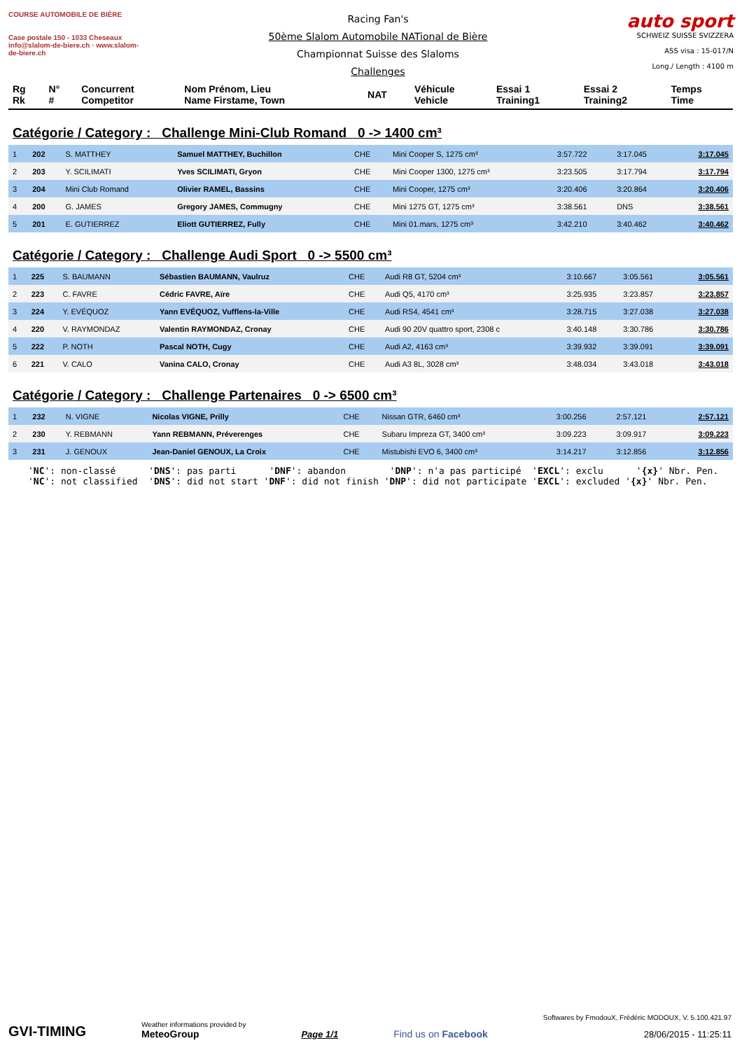COURSE AUTOMOBILE DE BIÈRE
Case postale 150 - 1033 Cheseaux
info@slalom-de-biere.ch · www.slalom-de-biere.ch
Racing Fan's
50ème Slalom Automobile NATional de Bière
Championnat Suisse des Slaloms
Challenges
auto sport
SCHWEIZ SUISSE SVIZZERA
ASS visa : 15-017/N
Long./ Length : 4100 m
| Rg Rk | N° # | Concurrent Competitor | Nom Prénom, Lieu Name Firstame, Town | NAT | Véhicule Vehicle | Essai 1 Training1 | Essai 2 Training2 | Temps Time |
| --- | --- | --- | --- | --- | --- | --- | --- | --- |
Catégorie / Category : Challenge Mini-Club Romand 0 -> 1400 cm³
| 1 | 202 | S. MATTHEY | Samuel MATTHEY, Buchillon | CHE | Mini Cooper S, 1275 cm³ | 3:57.722 | 3:17.045 | 3:17.045 |
| 2 | 203 | Y. SCILIMATI | Yves SCILIMATI, Gryon | CHE | Mini Cooper 1300, 1275 cm³ | 3:23.505 | 3:17.794 | 3:17.794 |
| 3 | 204 | Mini Club Romand | Olivier RAMEL, Bassins | CHE | Mini Cooper, 1275 cm³ | 3:20.406 | 3:20.864 | 3:20.406 |
| 4 | 200 | G. JAMES | Gregory JAMES, Commugny | CHE | Mini 1275 GT, 1275 cm³ | 3:38.561 | DNS | 3:38.561 |
| 5 | 201 | E. GUTIERREZ | Eliott GUTIERREZ, Fully | CHE | Mini 01.mars, 1275 cm³ | 3:42.210 | 3:40.462 | 3:40.462 |
Catégorie / Category : Challenge Audi Sport 0 -> 5500 cm³
| 1 | 225 | S. BAUMANN | Sébastien BAUMANN, Vaulruz | CHE | Audi R8 GT, 5204 cm³ | 3:10.667 | 3:05.561 | 3:05.561 |
| 2 | 223 | C. FAVRE | Cédric FAVRE, Aïre | CHE | Audi Q5, 4170 cm³ | 3:25.935 | 3:23.857 | 3:23.857 |
| 3 | 224 | Y. EVÉQUOZ | Yann EVÉQUOZ, Vufflens-la-Ville | CHE | Audi RS4, 4541 cm³ | 3:28.715 | 3:27.038 | 3:27.038 |
| 4 | 220 | V. RAYMONDAZ | Valentin RAYMONDAZ, Cronay | CHE | Audi 90 20V quattro sport, 2308 c | 3:40.148 | 3:30.786 | 3:30.786 |
| 5 | 222 | P. NOTH | Pascal NOTH, Cugy | CHE | Audi A2, 4163 cm³ | 3:39.932 | 3:39.091 | 3:39.091 |
| 6 | 221 | V. CALO | Vanina CALO, Cronay | CHE | Audi A3 8L, 3028 cm³ | 3:48.034 | 3:43.018 | 3:43.018 |
Catégorie / Category : Challenge Partenaires 0 -> 6500 cm³
| 1 | 232 | N. VIGNE | Nicolas VIGNE, Prilly | CHE | Nissan GTR, 6460 cm³ | 3:00.256 | 2:57.121 | 2:57.121 |
| 2 | 230 | Y. REBMANN | Yann REBMANN, Préverenges | CHE | Subaru Impreza GT, 3400 cm³ | 3:09.223 | 3:09.917 | 3:09.223 |
| 3 | 231 | J. GENOUX | Jean-Daniel GENOUX, La Croix | CHE | Mistubishi EVO 6, 3400 cm³ | 3:14.217 | 3:12.856 | 3:12.856 |
'NC': non-classé 'DNS': pas parti 'DNF': abandon 'DNP': n'a pas participé 'EXCL': exclu '{x}' Nbr. Pen. 'NC': not classified 'DNS': did not start 'DNF': did not finish 'DNP': did not participate 'EXCL': excluded '{x}' Nbr. Pen.
GVI-TIMING
Weather informations provided by
MeteoGroup
Page 1/1
Find us on Facebook
Softwares by FmodouX, Frédéric MODOUX, V. 5.100.421.97
28/06/2015 - 11:25:11